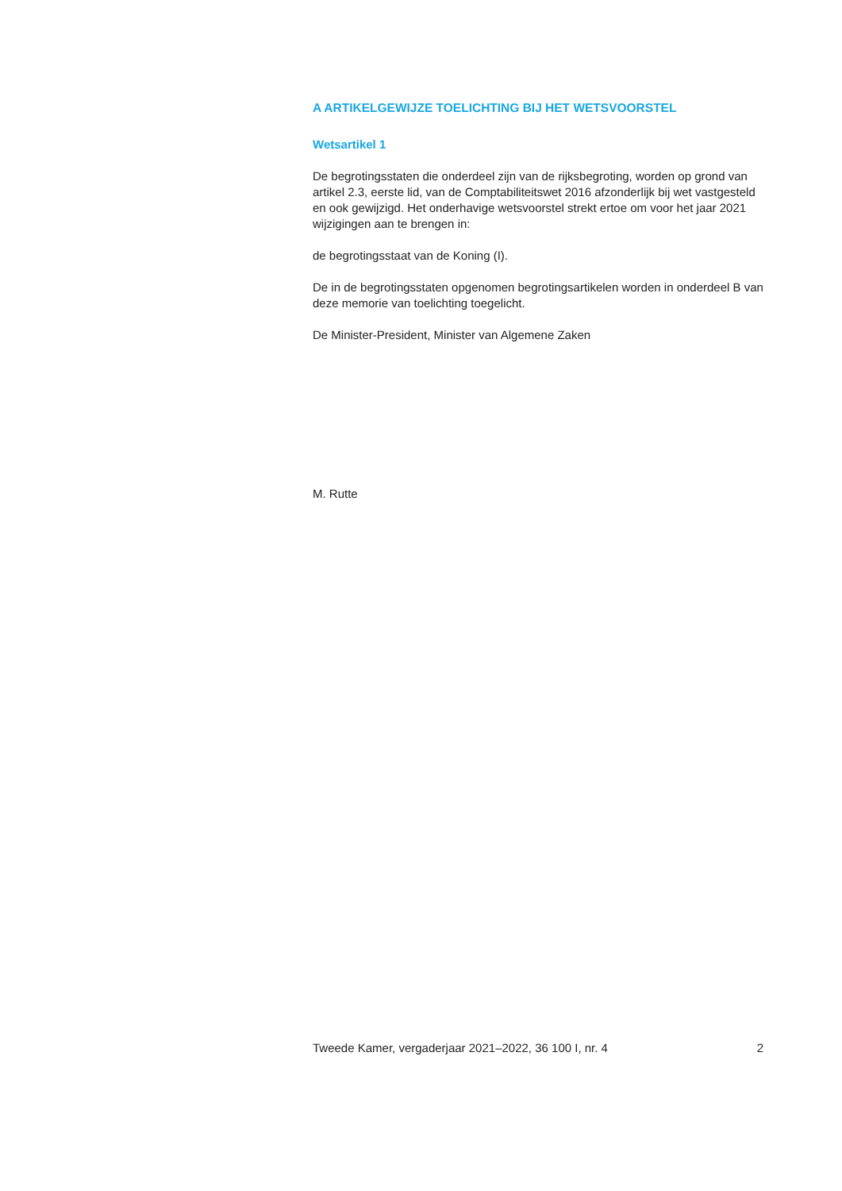A ARTIKELGEWIJZE TOELICHTING BIJ HET WETSVOORSTEL
Wetsartikel 1
De begrotingsstaten die onderdeel zijn van de rijksbegroting, worden op grond van artikel 2.3, eerste lid, van de Comptabiliteitswet 2016 afzonderlijk bij wet vastgesteld en ook gewijzigd. Het onderhavige wetsvoorstel strekt ertoe om voor het jaar 2021 wijzigingen aan te brengen in:
de begrotingsstaat van de Koning (I).
De in de begrotingsstaten opgenomen begrotingsartikelen worden in onderdeel B van deze memorie van toelichting toegelicht.
De Minister-President, Minister van Algemene Zaken
M. Rutte
Tweede Kamer, vergaderjaar 2021–2022, 36 100 I, nr. 4 2